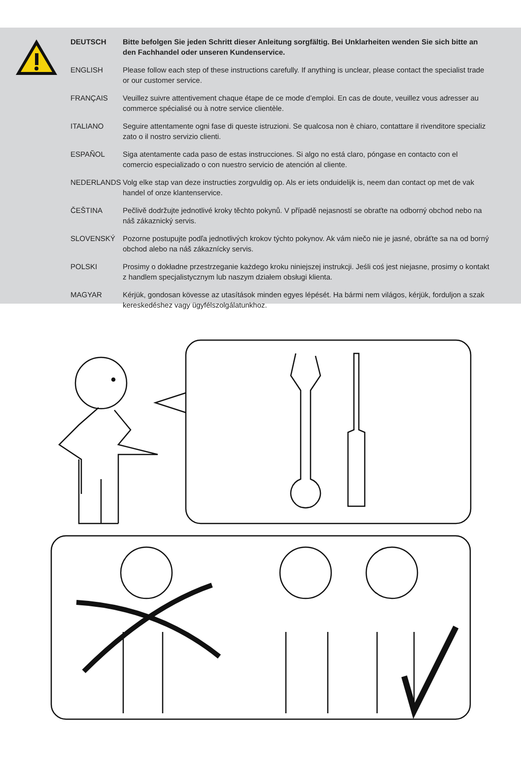| DEUTSCH | Bitte befolgen Sie jeden Schritt dieser Anleitung sorgfältig. Bei Unklarheiten wenden Sie sich bitte an den Fachhandel oder unseren Kundenservice. |
| ENGLISH | Please follow each step of these instructions carefully. If anything is unclear, please contact the specialist trade or our customer service. |
| FRANÇAIS | Veuillez suivre attentivement chaque étape de ce mode d’emploi. En cas de doute, veuillez vous adresser au commerce spécialisé ou à notre service clientèle. |
| ITALIANO | Seguire attentamente ogni fase di queste istruzioni. Se qualcosa non è chiaro, contattare il rivenditore specializ zato o il nostro servizio clienti. |
| ESPAÑOL | Siga atentamente cada paso de estas instrucciones. Si algo no está claro, póngase en contacto con el comercio especializado o con nuestro servicio de atención al cliente. |
| NEDERLANDS | Volg elke stap van deze instructies zorgvuldig op. Als er iets onduidelijk is, neem dan contact op met de vak handel of onze klantenservice. |
| ČEŠTINA | Pečlivě dodržujte jednotlivé kroky těchto pokynů. V případě nejasností se obraťte na odborný obchod nebo na náš zákaznický servis. |
| SLOVENSKÝ | Pozorne postupujte podľa jednotlivých krokov týchto pokynov. Ak vám niečo nie je jasné, obráťte sa na od borný obchod alebo na náš zákaznícky servis. |
| POLSKI | Prosimy o dokładne przestrzeganie każdego kroku niniejszej instrukcji. Jeśli coś jest niejasne, prosimy o kontakt z handlem specjalistycznym lub naszym działem obsługi klienta. |
| MAGYAR | Kérjük, gondosan kövesse az utasítások minden egyes lépését. Ha bármi nem világos, kérjük, forduljon a szak kereskedéshez vagy ügyfélszolgálatunkhoz. |